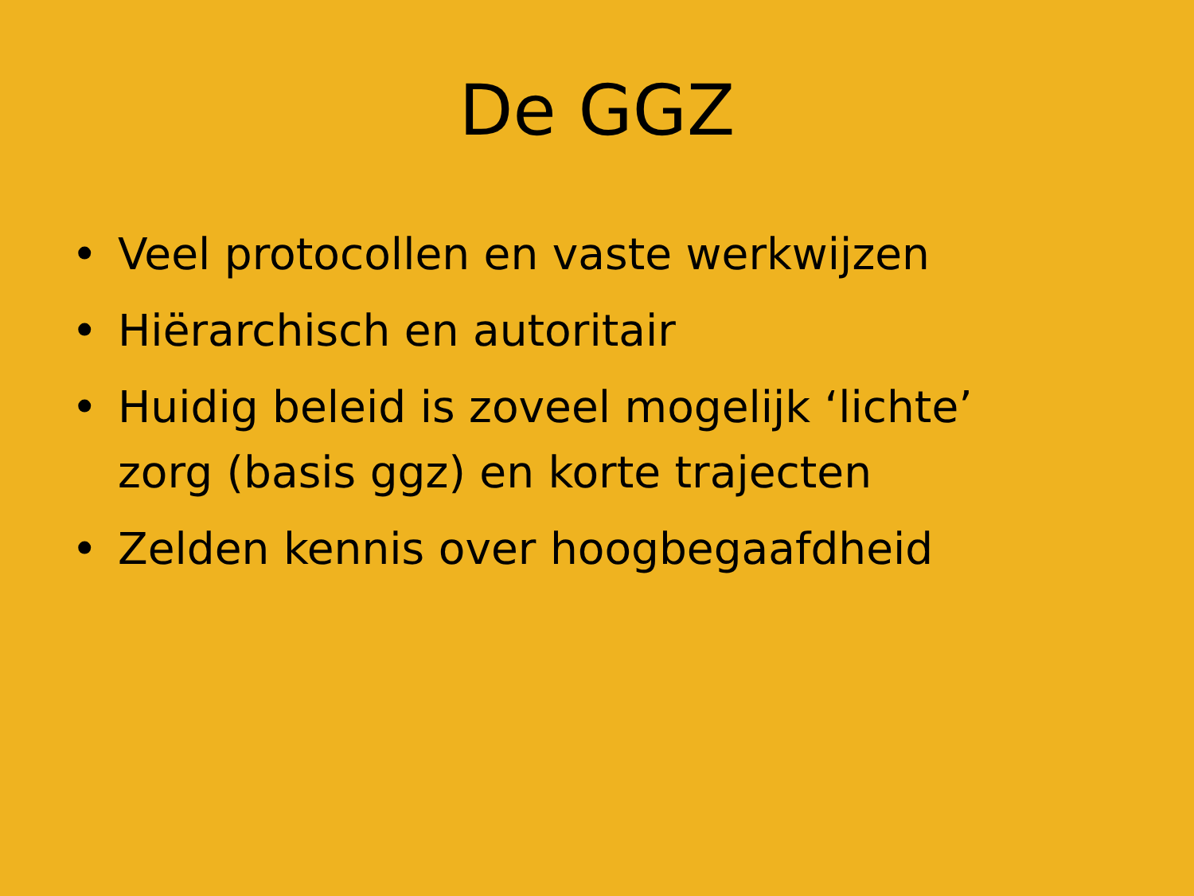De GGZ
• Veel protocollen en vaste werkwijzen
• Hiërarchisch en autoritair
• Huidig beleid is zoveel mogelijk ‘lichte’ zorg (basis ggz) en korte trajecten
• Zelden kennis over hoogbegaafdheid